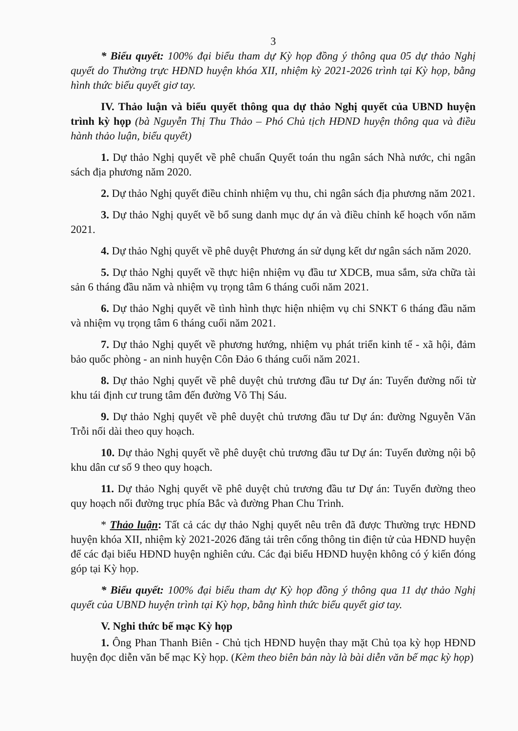3
* Biểu quyết: 100% đại biểu tham dự Kỳ họp đồng ý thông qua 05 dự thảo Nghị quyết do Thường trực HĐND huyện khóa XII, nhiệm kỳ 2021-2026 trình tại Kỳ họp, bằng hình thức biểu quyết giơ tay.
IV. Thảo luận và biểu quyết thông qua dự thảo Nghị quyết của UBND huyện trình kỳ họp (bà Nguyễn Thị Thu Thảo – Phó Chủ tịch HĐND huyện thông qua và điều hành thảo luận, biểu quyết)
1. Dự thảo Nghị quyết về phê chuẩn Quyết toán thu ngân sách Nhà nước, chi ngân sách địa phương năm 2020.
2. Dự thảo Nghị quyết điều chỉnh nhiệm vụ thu, chi ngân sách địa phương năm 2021.
3. Dự thảo Nghị quyết về bổ sung danh mục dự án và điều chỉnh kế hoạch vốn năm 2021.
4. Dự thảo Nghị quyết về phê duyệt Phương án sử dụng kết dư ngân sách năm 2020.
5. Dự thảo Nghị quyết về thực hiện nhiệm vụ đầu tư XDCB, mua sắm, sửa chữa tài sản 6 tháng đầu năm và nhiệm vụ trọng tâm 6 tháng cuối năm 2021.
6. Dự thảo Nghị quyết về tình hình thực hiện nhiệm vụ chi SNKT 6 tháng đầu năm và nhiệm vụ trọng tâm 6 tháng cuối năm 2021.
7. Dự thảo Nghị quyết về phương hướng, nhiệm vụ phát triển kinh tế - xã hội, đảm bảo quốc phòng - an ninh huyện Côn Đảo 6 tháng cuối năm 2021.
8. Dự thảo Nghị quyết về phê duyệt chủ trương đầu tư Dự án: Tuyến đường nối từ khu tái định cư trung tâm đến đường Võ Thị Sáu.
9. Dự thảo Nghị quyết về phê duyệt chủ trương đầu tư Dự án: đường Nguyễn Văn Trỗi nối dài theo quy hoạch.
10. Dự thảo Nghị quyết về phê duyệt chủ trương đầu tư Dự án: Tuyến đường nội bộ khu dân cư số 9 theo quy hoạch.
11. Dự thảo Nghị quyết về phê duyệt chủ trương đầu tư Dự án: Tuyến đường theo quy hoạch nối đường trục phía Bắc và đường Phan Chu Trinh.
* Thảo luận: Tất cả các dự thảo Nghị quyết nêu trên đã được Thường trực HĐND huyện khóa XII, nhiệm kỳ 2021-2026 đăng tải trên cổng thông tin điện tử của HĐND huyện để các đại biểu HĐND huyện nghiên cứu. Các đại biểu HĐND huyện không có ý kiến đóng góp tại Kỳ họp.
* Biểu quyết: 100% đại biểu tham dự Kỳ họp đồng ý thông qua 11 dự thảo Nghị quyết của UBND huyện trình tại Kỳ họp, bằng hình thức biểu quyết giơ tay.
V. Nghi thức bế mạc Kỳ họp
1. Ông Phan Thanh Biên - Chủ tịch HĐND huyện thay mặt Chủ tọa kỳ họp HĐND huyện đọc diễn văn bế mạc Kỳ họp. (Kèm theo biên bản này là bài diễn văn bế mạc kỳ họp)